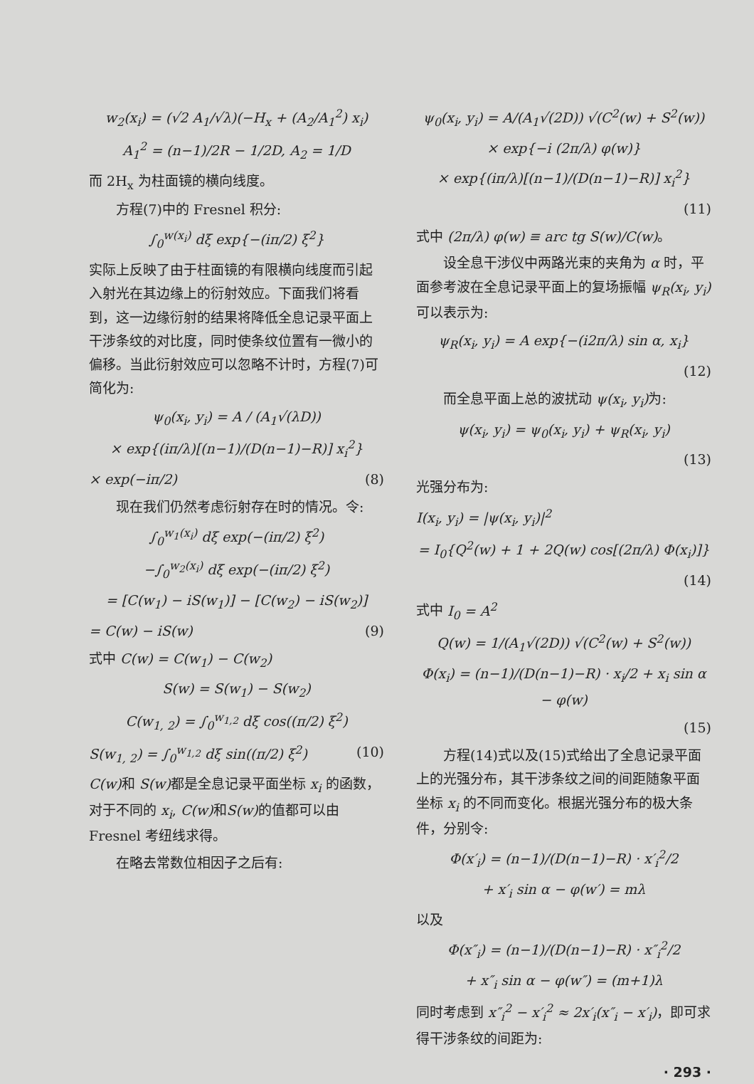w<sub>2</sub>(x<sub>i</sub>) = (√2 A<sub>1</sub>/√λ)(−H<sub>x</sub> + (A<sub>2</sub>/A<sub>1</sub><sup>2</sup>) x<sub>i</sub>)
A<sub>1</sub><sup>2</sup> = (n−1)/2R − 1/2D, A<sub>2</sub> = 1/D
而 2H<sub>x</sub> 为柱面镜的横向线度。
方程(7)中的 Fresnel 积分:
∫<sub>0</sub><sup>w(x<sub>i</sub>)</sup> dξ exp{−(iπ/2) ξ<sup>2</sup>}
实际上反映了由于柱面镜的有限横向线度而引起入射光在其边缘上的衍射效应。下面我们将看到，这一边缘衍射的结果将降低全息记录平面上干涉条纹的对比度，同时使条纹位置有一微小的偏移。当此衍射效应可以忽略不计时，方程(7)可简化为:
ψ<sub>0</sub>(x<sub>i</sub>, y<sub>i</sub>) = A / (A<sub>1</sub>√(λD))
× exp{(iπ/λ)[(n−1)/(D(n−1)−R)] x<sub>i</sub><sup>2</sup>}
× exp(−iπ/2) (8)
现在我们仍然考虑衍射存在时的情况。令:
∫<sub>0</sub><sup>w<sub>1</sub>(x<sub>i</sub>)</sup> dξ exp(−(iπ/2) ξ<sup>2</sup>)
−∫<sub>0</sub><sup>w<sub>2</sub>(x<sub>i</sub>)</sup> dξ exp(−(iπ/2) ξ<sup>2</sup>)
= [C(w<sub>1</sub>) − iS(w<sub>1</sub>)] − [C(w<sub>2</sub>) − iS(w<sub>2</sub>)]
= C(w) − iS(w) (9)
式中 C(w) = C(w<sub>1</sub>) − C(w<sub>2</sub>)
S(w) = S(w<sub>1</sub>) − S(w<sub>2</sub>)
C(w<sub>1, 2</sub>) = ∫<sub>0</sub><sup>w<sub>1,2</sub></sup> dξ cos((π/2) ξ<sup>2</sup>)
S(w<sub>1, 2</sub>) = ∫<sub>0</sub><sup>w<sub>1,2</sub></sup> dξ sin((π/2) ξ<sup>2</sup>) (10)
C(w) 和 S(w) 都是全息记录平面坐标 x<sub>i</sub> 的函数，对于不同的 x<sub>i</sub>, C(w) 和S(w) 的值都可以由 Fresnel 考纽线求得。
在略去常数位相因子之后有:
ψ<sub>0</sub>(x<sub>i</sub>, y<sub>i</sub>) = A/(A<sub>1</sub>√(2D)) √(C<sup>2</sup>(w) + S<sup>2</sup>(w))
× exp{−i (2π/λ) φ(w)}
× exp{(iπ/λ)[(n−1)/(D(n−1)−R)] x<sub>i</sub><sup>2</sup>}
(11)
式中 (2π/λ) φ(w) ≡ arc tg S(w)/C(w)。
设全息干涉仪中两路光束的夹角为 α 时，平面参考波在全息记录平面上的复场振幅 ψ<sub>R</sub>(x<sub>i</sub>, y<sub>i</sub>) 可以表示为:
ψ<sub>R</sub>(x<sub>i</sub>, y<sub>i</sub>) = A exp{−(i2π/λ) sin α, x<sub>i</sub>}
(12)
而全息平面上总的波扰动 ψ(x<sub>i</sub>, y<sub>i</sub>) 为:
ψ(x<sub>i</sub>, y<sub>i</sub>) = ψ<sub>0</sub>(x<sub>i</sub>, y<sub>i</sub>) + ψ<sub>R</sub>(x<sub>i</sub>, y<sub>i</sub>)
(13)
光强分布为:
I(x<sub>i</sub>, y<sub>i</sub>) = |ψ(x<sub>i</sub>, y<sub>i</sub>)|<sup>2</sup>
= I<sub>0</sub>{Q<sup>2</sup>(w) + 1 + 2Q(w) cos[(2π/λ) Φ(x<sub>i</sub>)]}
(14)
式中 I<sub>0</sub> = A<sup>2</sup>
Q(w) = 1/(A<sub>1</sub>√(2D)) √(C<sup>2</sup>(w) + S<sup>2</sup>(w))
Φ(x<sub>i</sub>) = (n−1)/(D(n−1)−R) · x<sub>i</sub>/2 + x<sub>i</sub> sin α − φ(w)
(15)
方程(14)式以及(15)式给出了全息记录平面上的光强分布，其干涉条纹之间的间距随象平面坐标 x<sub>i</sub> 的不同而变化。根据光强分布的极大条件，分别令:
Φ(x′<sub>i</sub>) = (n−1)/(D(n−1)−R) · x′<sub>i</sub><sup>2</sup>/2
+ x′<sub>i</sub> sin α − φ(w′) = mλ
以及
Φ(x″<sub>i</sub>) = (n−1)/(D(n−1)−R) · x″<sub>i</sub><sup>2</sup>/2
+ x″<sub>i</sub> sin α − φ(w″) = (m+1)λ
同时考虑到 x″<sub>i</sub><sup>2</sup> − x′<sub>i</sub><sup>2</sup> ≈ 2x′<sub>i</sub>(x″<sub>i</sub> − x′<sub>i</sub>)，即可求得干涉条纹的间距为:
· 293 ·